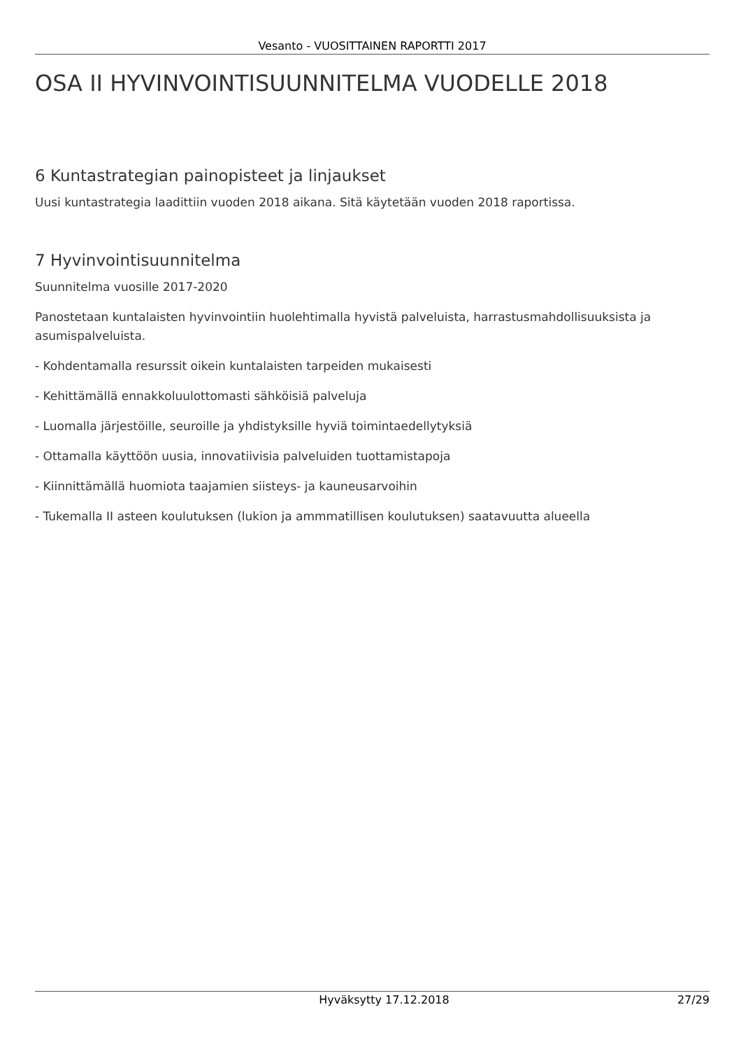Vesanto - VUOSITTAINEN RAPORTTI 2017
OSA II HYVINVOINTISUUNNITELMA VUODELLE 2018
6 Kuntastrategian painopisteet ja linjaukset
Uusi kuntastrategia laadittiin vuoden 2018 aikana. Sitä käytetään vuoden 2018 raportissa.
7 Hyvinvointisuunnitelma
Suunnitelma vuosille 2017-2020
Panostetaan kuntalaisten hyvinvointiin huolehtimalla hyvistä palveluista, harrastusmahdollisuuksista ja asumispalveluista.
- Kohdentamalla resurssit oikein kuntalaisten tarpeiden mukaisesti
- Kehittämällä ennakkoluulottomasti sähköisiä palveluja
- Luomalla järjestöille, seuroille ja yhdistyksille hyviä toimintaedellytyksiä
- Ottamalla käyttöön uusia, innovatiivisia palveluiden tuottamistapoja
- Kiinnittämällä huomiota taajamien siisteys- ja kauneusarvoihin
- Tukemalla II asteen koulutuksen (lukion ja ammmatillisen koulutuksen) saatavuutta alueella
Hyväksytty 17.12.2018 27/29